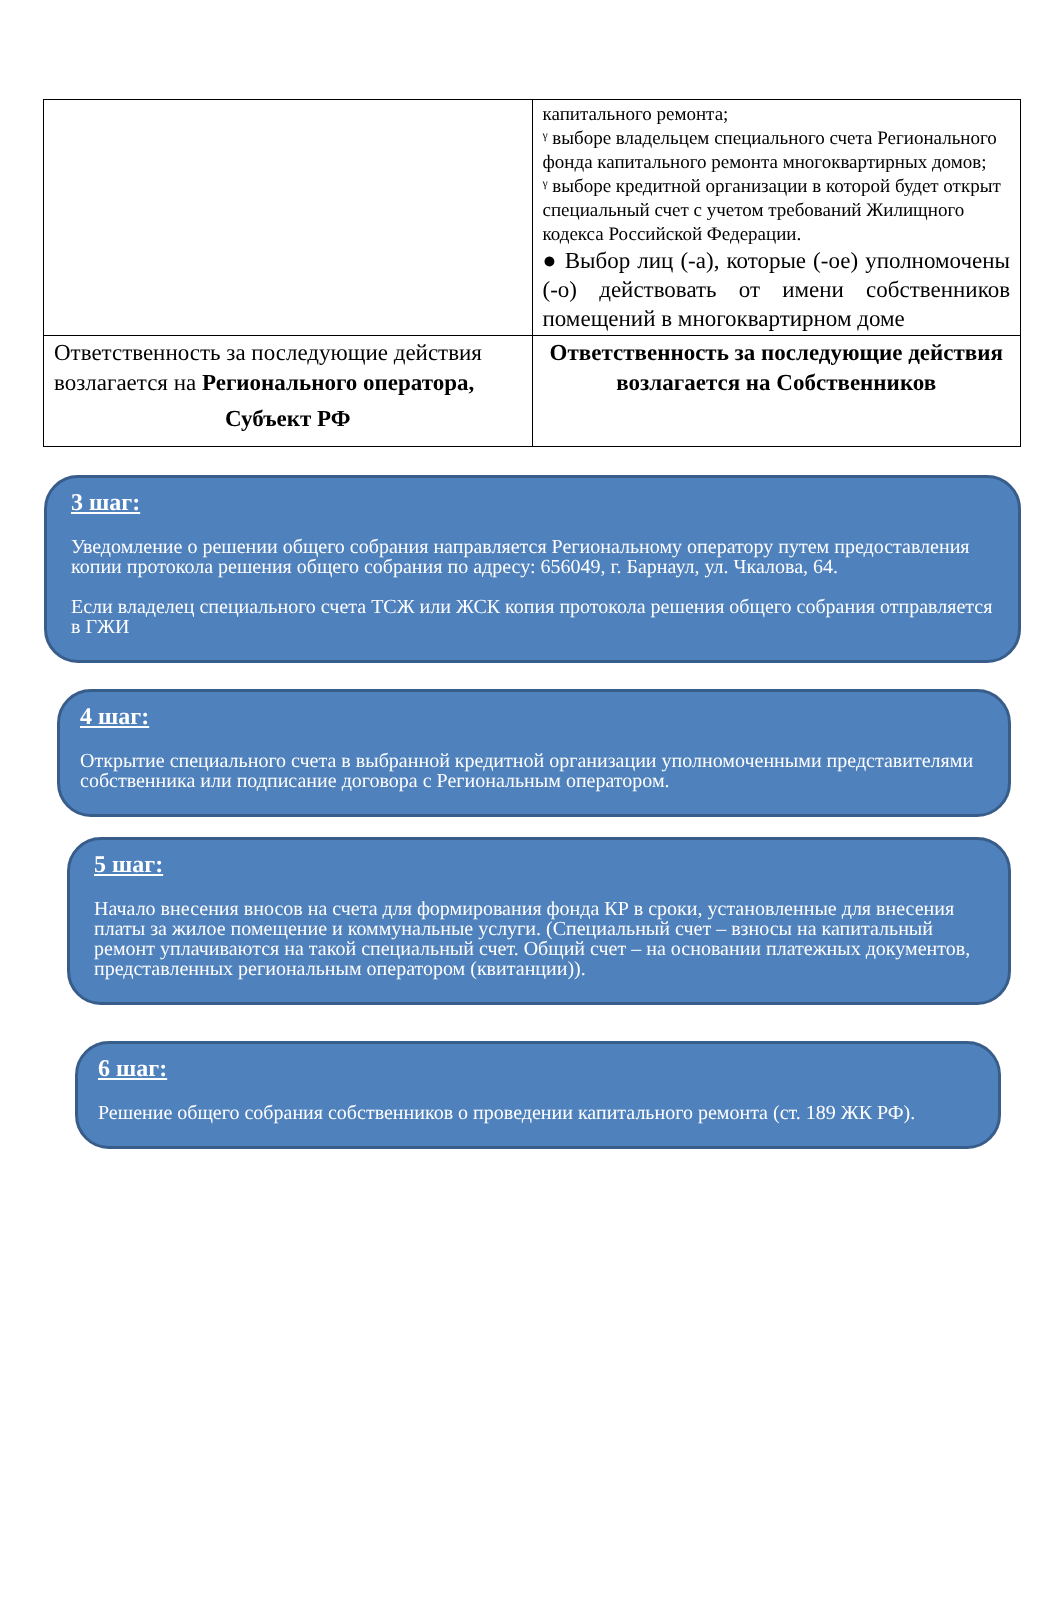| | капитального ремонта; ᵞ выборе владельцем специального счета Регионального фонда капитального ремонта многоквартирных домов; ᵞ выборе кредитной организации в которой будет открыт специальный счет с учетом требований Жилищного кодекса Российской Федерации. ● Выбор лиц (-а), которые (-ое) уполномочены (-о) действовать от имени собственников помещений в многоквартирном доме |
| Ответственность за последующие действия возлагается на Регионального оператора, Субъект РФ | Ответственность за последующие действия возлагается на Собственников |
3 шаг:
Уведомление о решении общего собрания направляется Региональному оператору путем предоставления копии протокола решения общего собрания по адресу: 656049, г. Барнаул, ул. Чкалова, 64.
Если владелец специального счета ТСЖ или ЖСК копия протокола решения общего собрания отправляется в ГЖИ
4 шаг:
Открытие специального счета в выбранной кредитной организации уполномоченными представителями собственника или подписание договора с Региональным оператором.
5 шаг:
Начало внесения вносов на счета для формирования фонда КР в сроки, установленные для внесения платы за жилое помещение и коммунальные услуги. (Специальный счет – взносы на капитальный ремонт уплачиваются на такой специальный счет. Общий счет – на основании платежных документов, представленных региональным оператором (квитанции)).
6 шаг:
Решение общего собрания собственников о проведении капитального ремонта (ст. 189 ЖК РФ).